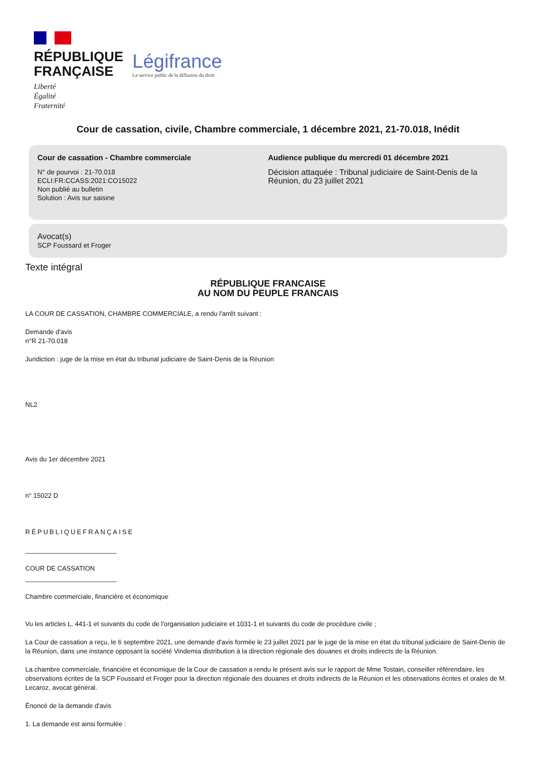RÉPUBLIQUE
FRANÇAISE
Liberté
Égalité
Fraternité
Légifrance
Le service public de la diffusion du droit
Cour de cassation, civile, Chambre commerciale, 1 décembre 2021, 21-70.018, Inédit
Cour de cassation - Chambre commerciale
N° de pourvoi : 21-70.018
ECLI:FR:CCASS:2021:CO15022
Non publié au bulletin
Solution : Avis sur saisine
Audience publique du mercredi 01 décembre 2021
Décision attaquée : Tribunal judiciaire de Saint-Denis de la Réunion, du 23 juillet 2021
Avocat(s)
SCP Foussard et Froger
Texte intégral
RÉPUBLIQUE FRANCAISE
AU NOM DU PEUPLE FRANCAIS
LA COUR DE CASSATION, CHAMBRE COMMERCIALE, a rendu l'arrêt suivant :
Demande d'avis
n°R 21-70.018
Juridiction : juge de la mise en état du tribunal judiciaire de Saint-Denis de la Réunion
NL2
Avis du 1er décembre 2021
n° 15022 D
RÉPUBLIQUEFRANÇAISE
_________________________
COUR DE CASSATION
_________________________
Chambre commerciale, financière et économique
Vu les articles L. 441-1 et suivants du code de l'organisation judiciaire et 1031-1 et suivants du code de procédure civile ;
La Cour de cassation a reçu, le 6 septembre 2021, une demande d'avis formée le 23 juillet 2021 par le juge de la mise en état du tribunal judiciaire de Saint-Denis de la Réunion, dans une instance opposant la société Vindemia distribution à la direction régionale des douanes et droits indirects de la Réunion.
La chambre commerciale, financière et économique de la Cour de cassation a rendu le présent avis sur le rapport de Mme Tostain, conseiller référendaire, les observations écrites de la SCP Foussard et Froger pour la direction régionale des douanes et droits indirects de la Réunion et les observations écrites et orales de M. Lecaroz, avocat général.
Énoncé de la demande d'avis
1. La demande est ainsi formulée :